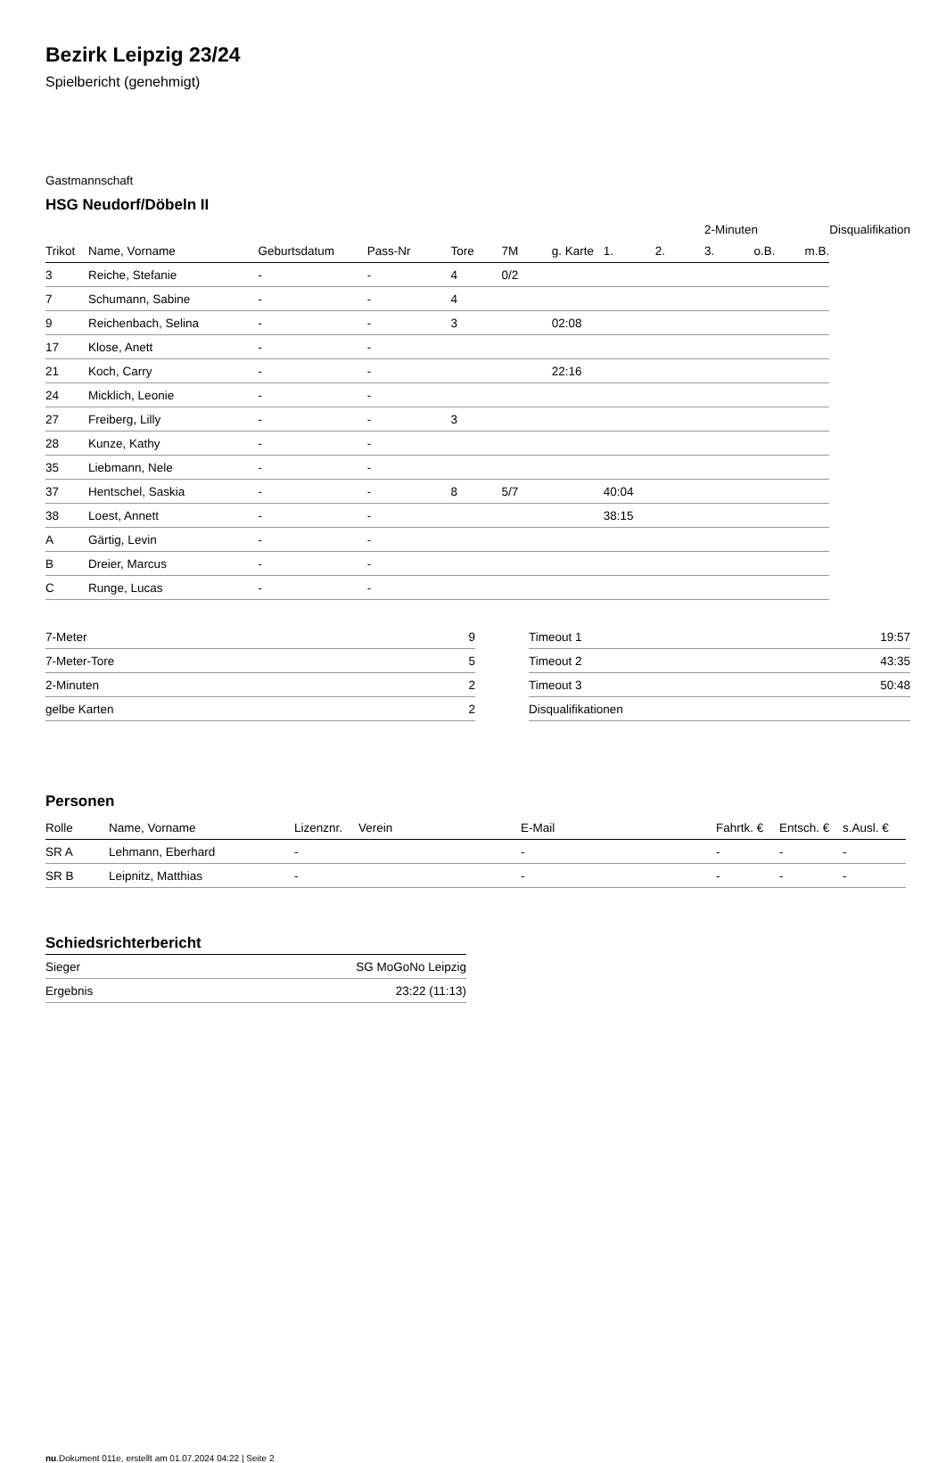Bezirk Leipzig 23/24
Spielbericht (genehmigt)
Gastmannschaft
HSG Neudorf/Döbeln II
| | | | | | | | | | 2-Minuten | | | Disqualifikation |
| Trikot | Name, Vorname | Geburtsdatum | Pass-Nr | Tore | 7M | g. Karte | 1. | 2. | 3. | o.B. | m.B. | |
| 3 | Reiche, Stefanie | - | - | 4 | 0/2 | | | | | | | |
| 7 | Schumann, Sabine | - | - | 4 | | | | | | | | |
| 9 | Reichenbach, Selina | - | - | 3 | | 02:08 | | | | | | |
| 17 | Klose, Anett | - | - | | | | | | | | | |
| 21 | Koch, Carry | - | - | | | 22:16 | | | | | | |
| 24 | Micklich, Leonie | - | - | | | | | | | | | |
| 27 | Freiberg, Lilly | - | - | 3 | | | | | | | | |
| 28 | Kunze, Kathy | - | - | | | | | | | | | |
| 35 | Liebmann, Nele | - | - | | | | | | | | | |
| 37 | Hentschel, Saskia | - | - | 8 | 5/7 | | 40:04 | | | | | |
| 38 | Loest, Annett | - | - | | | | 38:15 | | | | | |
| A | Gärtig, Levin | - | - | | | | | | | | | |
| B | Dreier, Marcus | - | - | | | | | | | | | |
| C | Runge, Lucas | - | - | | | | | | | | | |
| 7-Meter | 9 |
| 7-Meter-Tore | 5 |
| 2-Minuten | 2 |
| gelbe Karten | 2 |
| Timeout 1 | 19:57 |
| Timeout 2 | 43:35 |
| Timeout 3 | 50:48 |
| Disqualifikationen | |
Personen
| Rolle | Name, Vorname | Lizenznr. | Verein | E-Mail | Fahrtk. € | Entsch. € | s.Ausl. € |
| --- | --- | --- | --- | --- | --- | --- | --- |
| SR A | Lehmann, Eberhard | - | | - | - | - | - |
| SR B | Leipnitz, Matthias | - | | - | - | - | - |
Schiedsrichterbericht
| Sieger | SG MoGoNo Leipzig |
| Ergebnis | 23:22 (11:13) |
nu.Dokument 011e, erstellt am 01.07.2024 04:22 | Seite 2